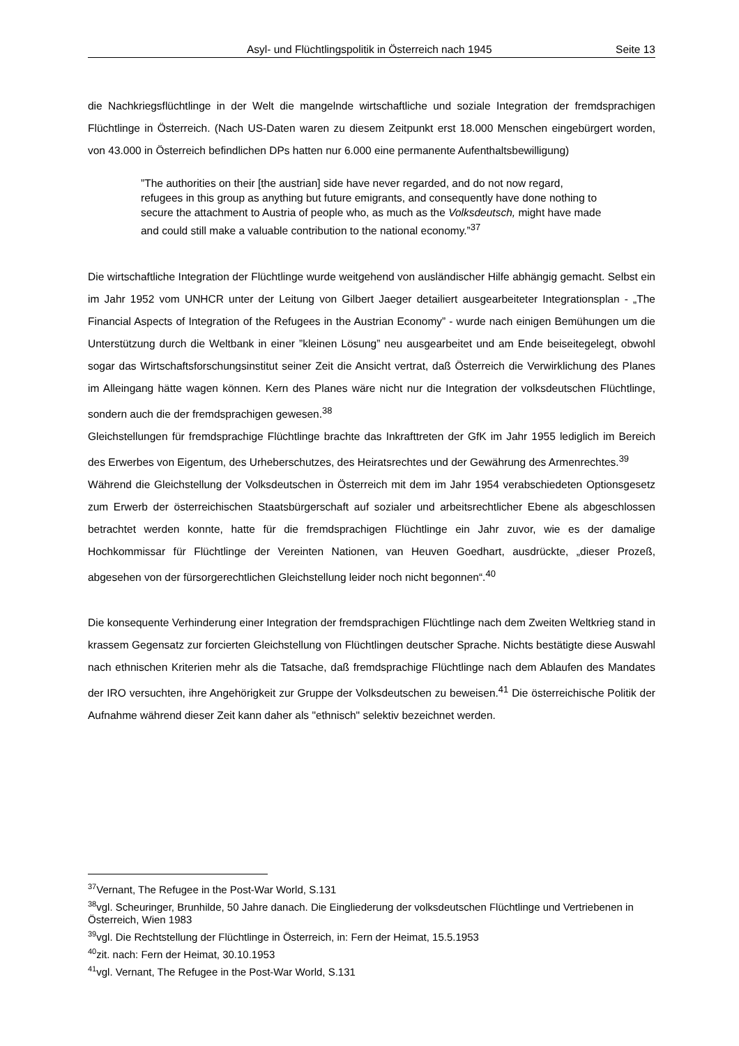Asyl- und Flüchtlingspolitik in Österreich nach 1945 Seite 13
die Nachkriegsflüchtlinge in der Welt die mangelnde wirtschaftliche und soziale Integration der fremdsprachigen Flüchtlinge in Österreich. (Nach US-Daten waren zu diesem Zeitpunkt erst 18.000 Menschen eingebürgert worden, von 43.000 in Österreich befindlichen DPs hatten nur 6.000 eine permanente Aufenthaltsbewilligung)
”The authorities on their [the austrian] side have never regarded, and do not now regard, refugees in this group as anything but future emigrants, and consequently have done nothing to secure the attachment to Austria of people who, as much as the Volksdeutsch, might have made and could still make a valuable contribution to the national economy.”<sup>37</sup>
Die wirtschaftliche Integration der Flüchtlinge wurde weitgehend von ausländischer Hilfe abhängig gemacht. Selbst ein im Jahr 1952 vom UNHCR unter der Leitung von Gilbert Jaeger detailiert ausgearbeiteter Integrationsplan - „The Financial Aspects of Integration of the Refugees in the Austrian Economy” - wurde nach einigen Bemühungen um die Unterstützung durch die Weltbank in einer ”kleinen Lösung” neu ausgearbeitet und am Ende beiseitegelegt, obwohl sogar das Wirtschaftsforschungsinstitut seiner Zeit die Ansicht vertrat, daß Österreich die Verwirklichung des Planes im Alleingang hätte wagen können. Kern des Planes wäre nicht nur die Integration der volksdeutschen Flüchtlinge, sondern auch die der fremdsprachigen gewesen.<sup>38</sup>
Gleichstellungen für fremdsprachige Flüchtlinge brachte das Inkrafttreten der GfK im Jahr 1955 lediglich im Bereich des Erwerbes von Eigentum, des Urheberschutzes, des Heiratsrechtes und der Gewährung des Armenrechtes.<sup>39</sup>
Während die Gleichstellung der Volksdeutschen in Österreich mit dem im Jahr 1954 verabschiedeten Optionsgesetz zum Erwerb der österreichischen Staatsbürgerschaft auf sozialer und arbeitsrechtlicher Ebene als abgeschlossen betrachtet werden konnte, hatte für die fremdsprachigen Flüchtlinge ein Jahr zuvor, wie es der damalige Hochkommissar für Flüchtlinge der Vereinten Nationen, van Heuven Goedhart, ausdrückte, „dieser Prozeß, abgesehen von der fürsorgerechtlichen Gleichstellung leider noch nicht begonnen“.<sup>40</sup>
Die konsequente Verhinderung einer Integration der fremdsprachigen Flüchtlinge nach dem Zweiten Weltkrieg stand in krassem Gegensatz zur forcierten Gleichstellung von Flüchtlingen deutscher Sprache. Nichts bestätigte diese Auswahl nach ethnischen Kriterien mehr als die Tatsache, daß fremdsprachige Flüchtlinge nach dem Ablaufen des Mandates der IRO versuchten, ihre Angehörigkeit zur Gruppe der Volksdeutschen zu beweisen.<sup>41</sup> Die österreichische Politik der Aufnahme während dieser Zeit kann daher als "ethnisch" selektiv bezeichnet werden.
<sup>37</sup> Vernant, The Refugee in the Post-War World, S.131
<sup>38</sup> vgl. Scheuringer, Brunhilde, 50 Jahre danach. Die Eingliederung der volksdeutschen Flüchtlinge und Vertriebenen in Österreich, Wien 1983
<sup>39</sup> vgl. Die Rechtstellung der Flüchtlinge in Österreich, in: Fern der Heimat, 15.5.1953
<sup>40</sup> zit. nach: Fern der Heimat, 30.10.1953
<sup>41</sup> vgl. Vernant, The Refugee in the Post-War World, S.131